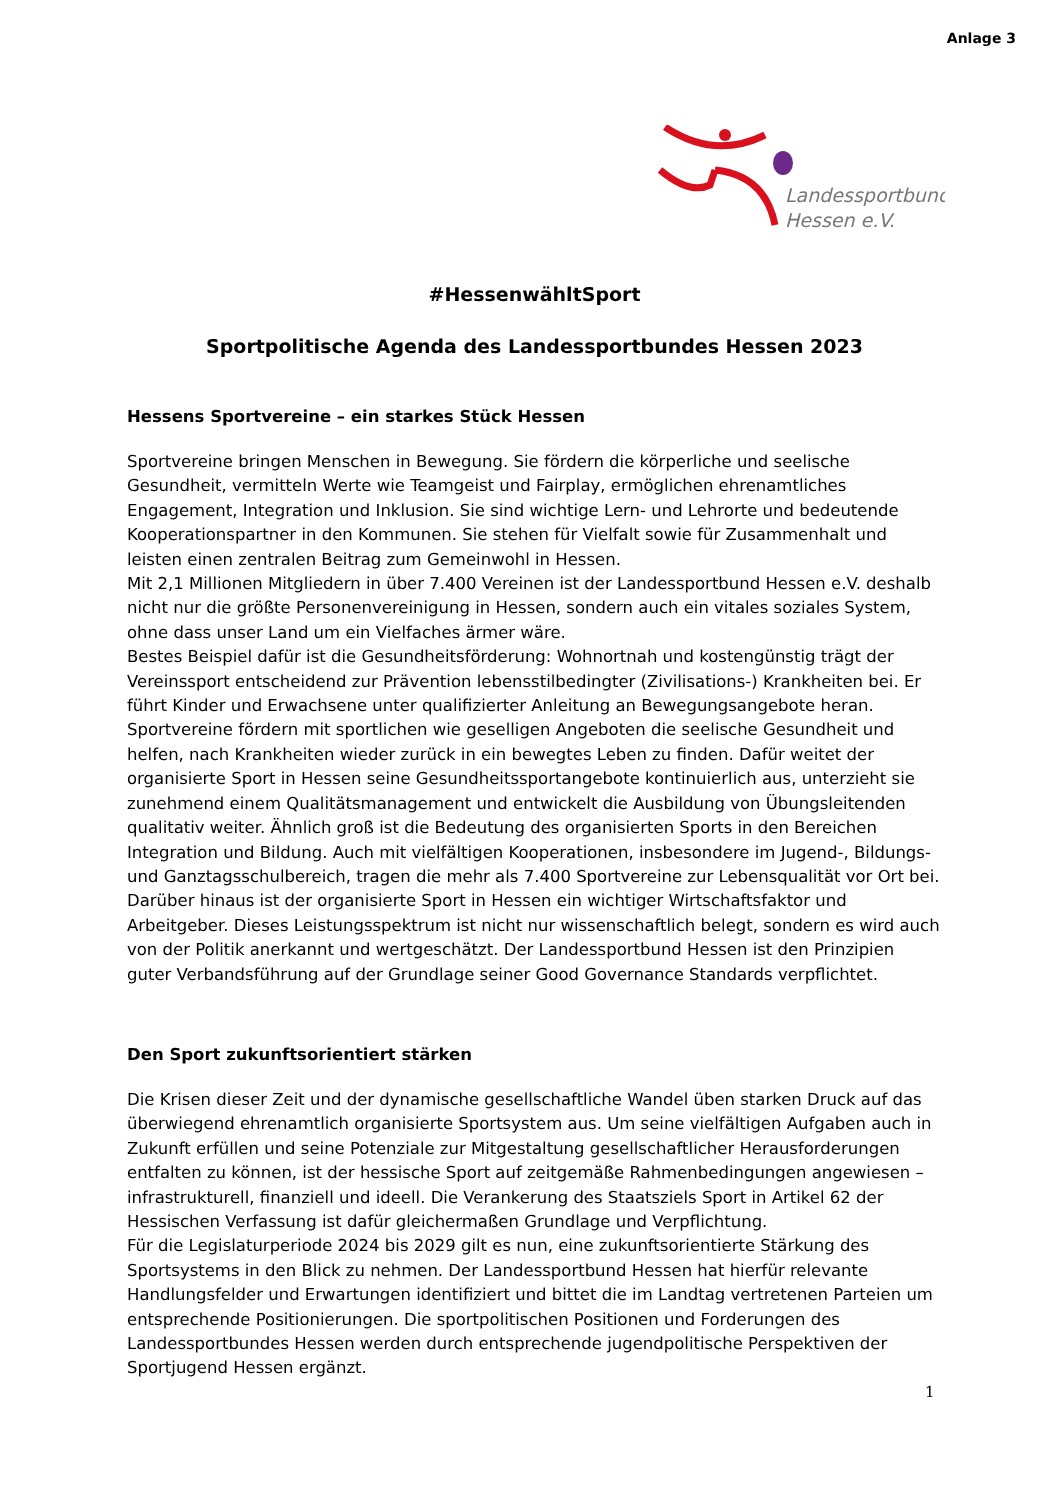Anlage 3
Landessportbund
Hessen e.V.
#HessenwähltSport
Sportpolitische Agenda des Landessportbundes Hessen 2023
Hessens Sportvereine – ein starkes Stück Hessen
Sportvereine bringen Menschen in Bewegung. Sie fördern die körperliche und seelische Gesundheit, vermitteln Werte wie Teamgeist und Fairplay, ermöglichen ehrenamtliches Engagement, Integration und Inklusion. Sie sind wichtige Lern- und Lehrorte und bedeutende Kooperationspartner in den Kommunen. Sie stehen für Vielfalt sowie für Zusammenhalt und leisten einen zentralen Beitrag zum Gemeinwohl in Hessen.
Mit 2,1 Millionen Mitgliedern in über 7.400 Vereinen ist der Landessportbund Hessen e.V. deshalb nicht nur die größte Personenvereinigung in Hessen, sondern auch ein vitales soziales System, ohne dass unser Land um ein Vielfaches ärmer wäre.
Bestes Beispiel dafür ist die Gesundheitsförderung: Wohnortnah und kostengünstig trägt der Vereinssport entscheidend zur Prävention lebensstilbedingter (Zivilisations-) Krankheiten bei. Er führt Kinder und Erwachsene unter qualifizierter Anleitung an Bewegungsangebote heran. Sportvereine fördern mit sportlichen wie geselligen Angeboten die seelische Gesundheit und helfen, nach Krankheiten wieder zurück in ein bewegtes Leben zu finden. Dafür weitet der organisierte Sport in Hessen seine Gesundheitssportangebote kontinuierlich aus, unterzieht sie zunehmend einem Qualitätsmanagement und entwickelt die Ausbildung von Übungsleitenden qualitativ weiter. Ähnlich groß ist die Bedeutung des organisierten Sports in den Bereichen Integration und Bildung. Auch mit vielfältigen Kooperationen, insbesondere im Jugend-, Bildungs- und Ganztagsschulbereich, tragen die mehr als 7.400 Sportvereine zur Lebensqualität vor Ort bei. Darüber hinaus ist der organisierte Sport in Hessen ein wichtiger Wirtschaftsfaktor und Arbeitgeber. Dieses Leistungsspektrum ist nicht nur wissenschaftlich belegt, sondern es wird auch von der Politik anerkannt und wertgeschätzt. Der Landessportbund Hessen ist den Prinzipien guter Verbandsführung auf der Grundlage seiner Good Governance Standards verpflichtet.
Den Sport zukunftsorientiert stärken
Die Krisen dieser Zeit und der dynamische gesellschaftliche Wandel üben starken Druck auf das überwiegend ehrenamtlich organisierte Sportsystem aus. Um seine vielfältigen Aufgaben auch in Zukunft erfüllen und seine Potenziale zur Mitgestaltung gesellschaftlicher Herausforderungen entfalten zu können, ist der hessische Sport auf zeitgemäße Rahmenbedingungen angewiesen – infrastrukturell, finanziell und ideell. Die Verankerung des Staatsziels Sport in Artikel 62 der Hessischen Verfassung ist dafür gleichermaßen Grundlage und Verpflichtung.
Für die Legislaturperiode 2024 bis 2029 gilt es nun, eine zukunftsorientierte Stärkung des Sportsystems in den Blick zu nehmen. Der Landessportbund Hessen hat hierfür relevante Handlungsfelder und Erwartungen identifiziert und bittet die im Landtag vertretenen Parteien um entsprechende Positionierungen. Die sportpolitischen Positionen und Forderungen des Landessportbundes Hessen werden durch entsprechende jugendpolitische Perspektiven der Sportjugend Hessen ergänzt.
1